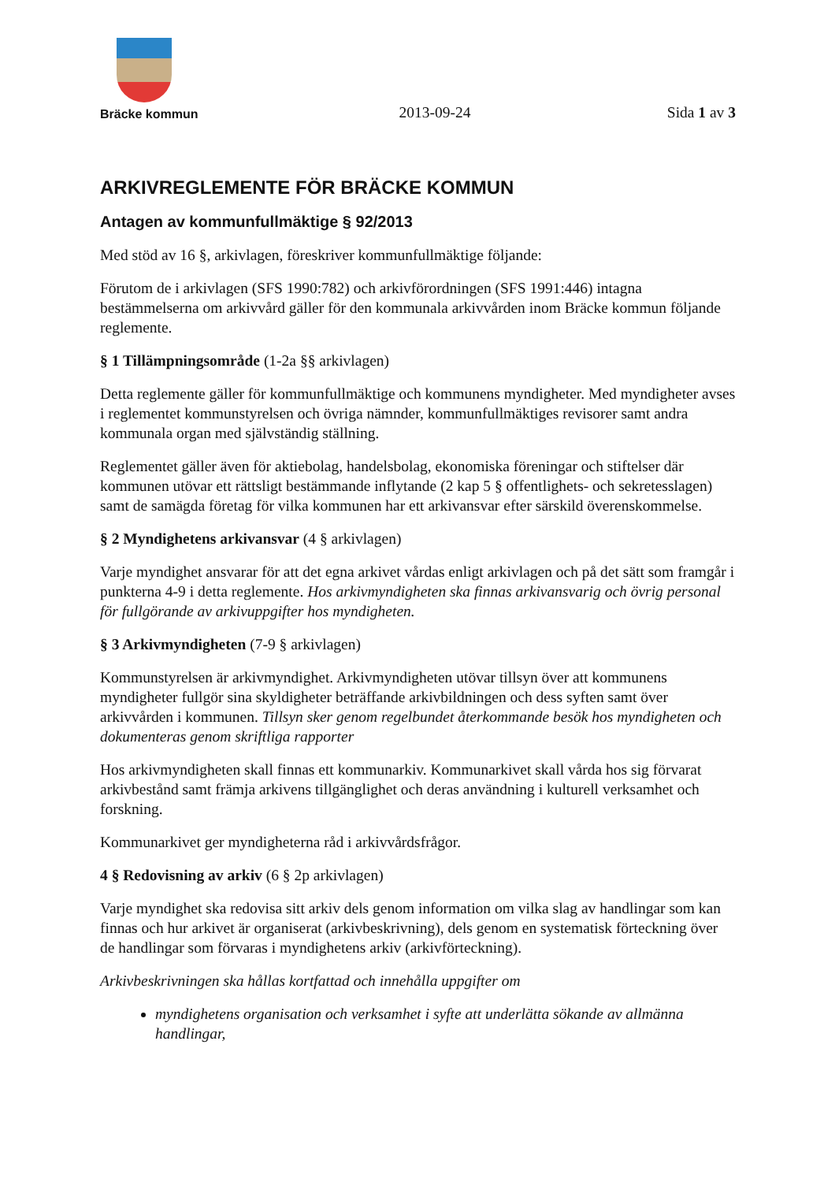Bräcke kommun
2013-09-24
Sida 1 av 3
ARKIVREGLEMENTE FÖR BRÄCKE KOMMUN
Antagen av kommunfullmäktige § 92/2013
Med stöd av 16 §, arkivlagen, föreskriver kommunfullmäktige följande:
Förutom de i arkivlagen (SFS 1990:782) och arkivförordningen (SFS 1991:446) intagna bestämmelserna om arkivvård gäller för den kommunala arkivvården inom Bräcke kommun följande reglemente.
§ 1 Tillämpningsområde (1-2a §§ arkivlagen)
Detta reglemente gäller för kommunfullmäktige och kommunens myndigheter. Med myndigheter avses i reglementet kommunstyrelsen och övriga nämnder, kommunfullmäktiges revisorer samt andra kommunala organ med självständig ställning.
Reglementet gäller även för aktiebolag, handelsbolag, ekonomiska föreningar och stiftelser där kommunen utövar ett rättsligt bestämmande inflytande (2 kap 5 § offentlighets- och sekretesslagen) samt de samägda företag för vilka kommunen har ett arkivansvar efter särskild överenskommelse.
§ 2 Myndighetens arkivansvar (4 § arkivlagen)
Varje myndighet ansvarar för att det egna arkivet vårdas enligt arkivlagen och på det sätt som framgår i punkterna 4-9 i detta reglemente. Hos arkivmyndigheten ska finnas arkivansvarig och övrig personal för fullgörande av arkivuppgifter hos myndigheten.
§ 3 Arkivmyndigheten (7-9 § arkivlagen)
Kommunstyrelsen är arkivmyndighet. Arkivmyndigheten utövar tillsyn över att kommunens myndigheter fullgör sina skyldigheter beträffande arkivbildningen och dess syften samt över arkivvården i kommunen. Tillsyn sker genom regelbundet återkommande besök hos myndigheten och dokumenteras genom skriftliga rapporter
Hos arkivmyndigheten skall finnas ett kommunarkiv. Kommunarkivet skall vårda hos sig förvarat arkivbestånd samt främja arkivens tillgänglighet och deras användning i kulturell verksamhet och forskning.
Kommunarkivet ger myndigheterna råd i arkivvårdsfrågor.
4 § Redovisning av arkiv (6 § 2p arkivlagen)
Varje myndighet ska redovisa sitt arkiv dels genom information om vilka slag av handlingar som kan finnas och hur arkivet är organiserat (arkivbeskrivning), dels genom en systematisk förteckning över de handlingar som förvaras i myndighetens arkiv (arkivförteckning).
Arkivbeskrivningen ska hållas kortfattad och innehålla uppgifter om
myndighetens organisation och verksamhet i syfte att underlätta sökande av allmänna handlingar,